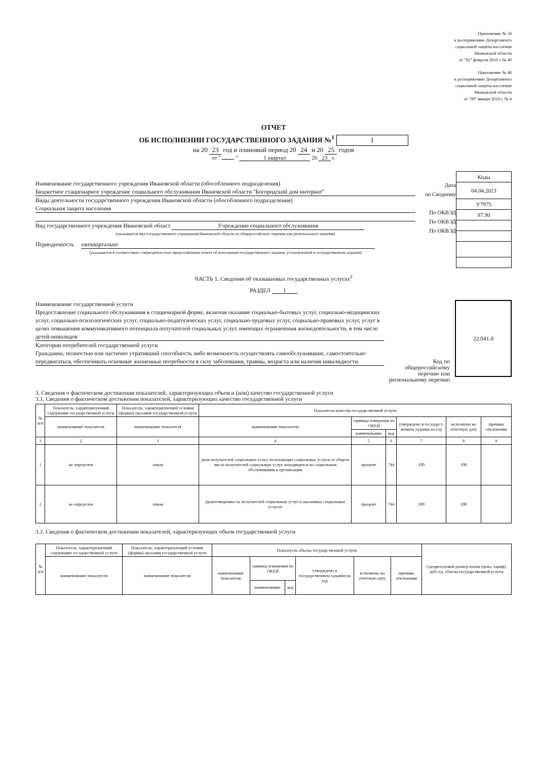Приложение № 58
к распоряжению Департамента
социальной защиты населения
Ивановской области
от "02" февраля 2018 г. № 40
Приложение № 48
к распоряжению Департамента
социальной защиты населения
Ивановской области
от "09" января 2018 г. № 4
ОТЧЕТ
ОБ ИСПОЛНЕНИИ ГОСУДАРСТВЕННОГО ЗАДАНИЯ №<sup>1</sup> 1
на 20 23 год и плановый период 20 24 и 20 25 годов
от " " 1 квартал 20 23 г.
Наименование государственного учреждения Ивановской области (обособленного подразделения)
Бюджетное стационарное учреждение социального обслуживания Ивановской области "Богородский дом интернат"
Виды деятельности государственного учреждения Ивановской области (обособленного подразделения)
Социальная защита населения
Вид государственного учреждения Ивановской област Учреждение социального обслуживания
(указывается вид государственного учреждения Ивановской области из общероссийского перечня или регионального перечня)
Периодичность ежеквартально
(указывается в соответствии с периодичностью предоставления отчета об исполнении государственного задания, установленной в государственном задании)
Дата
по Сводному
По ОКВЭД
По ОКВЭД
По ОКВЭД
| Коды |
| 04.04.2023 |
| У7975 |
| 87.90 |
ЧАСТЬ 1. Сведения об оказываемых государственных услугах<sup>2</sup>
РАЗДЕЛ 1
Наименование государственной услуги
Предоставление социального обслуживания в стационарной форме, включая оказание социально-бытовых услуг, социально-медицинских услуг, социально-психологических услуг, социально-педагогических услуг, социально-трудовых услуг, социально-правовых услуг, услуг в целях повышения коммуникативного потенциала получателей социальных услуг, имеющих ограничения жизнедеятельности, в том числе детей-инвалидов
Категории потребителей государственной услуги
Гражданин, полностью или частично утративший способность либо возможность осуществлять самообслуживание, самостоятельно передвигаться, обеспечивать основные жизненные потребности в силу заболевания, травмы, возраста или наличия инвалидности.
Код по общероссийскому перечню или региональному перечню
22.041.0
3. Сведения о фактическом достижении показателей, характеризующих объем и (или) качество государственной услуги
3.1. Сведения о фактическом достижении показателей, характеризующих качество государственной услуги
| № п/п | Показатель, характеризующий содержание государственной услуги | Показатель, характеризующий условия (формы) оказания государственной услуги | Показатель качества государственной услуги | | | | | |
| --- | --- | --- | --- | --- | --- | --- | --- | --- |
| | наименование показателя | наименование показателя | наименование показателя | единица измерения по ОКЕИ | | утверждено в государст-венном задании на год | исполнено на отчетную дату | причина отклонения |
| | | | | наименование | код | | | |
| 1 | 2 | 3 | 4 | 5 | 6 | 7 | 8 | 9 |
| 1 | не определен | очная | доля получателей социальных услуг, получающих социальные услуги от общего числа получателей социальных услуг, находящихся на социальном обслуживании в организации | процент | 744 | 100 | 100 | |
| 2 | не определен | очная | удовлетворенность получателей социальных услуг в оказанных социальных услугах | процент | 744 | 100 | 100 | |
3.2. Сведения о фактическом достижении показателей, характеризующих объем государственной услуги
| № п/п | Показатель, характеризующий содержание государственной услуги | Показатель, характеризующий условия (формы) оказания государственной услуги | Показатель объема государственной услуги | | | | | | Среднегодовой размер платы (цена, тариф), руб./ед. объема государственной услуги |
| --- | --- | --- | --- | --- | --- | --- | --- | --- | --- |
| | наименование показателя | наименование показателя | наименование показателя | единица измерения по ОКЕИ | | утверждено в государственном задании на год | исполнено на отчетную дату | причина отклонения | |
| | | | | наименование | код | | | | |